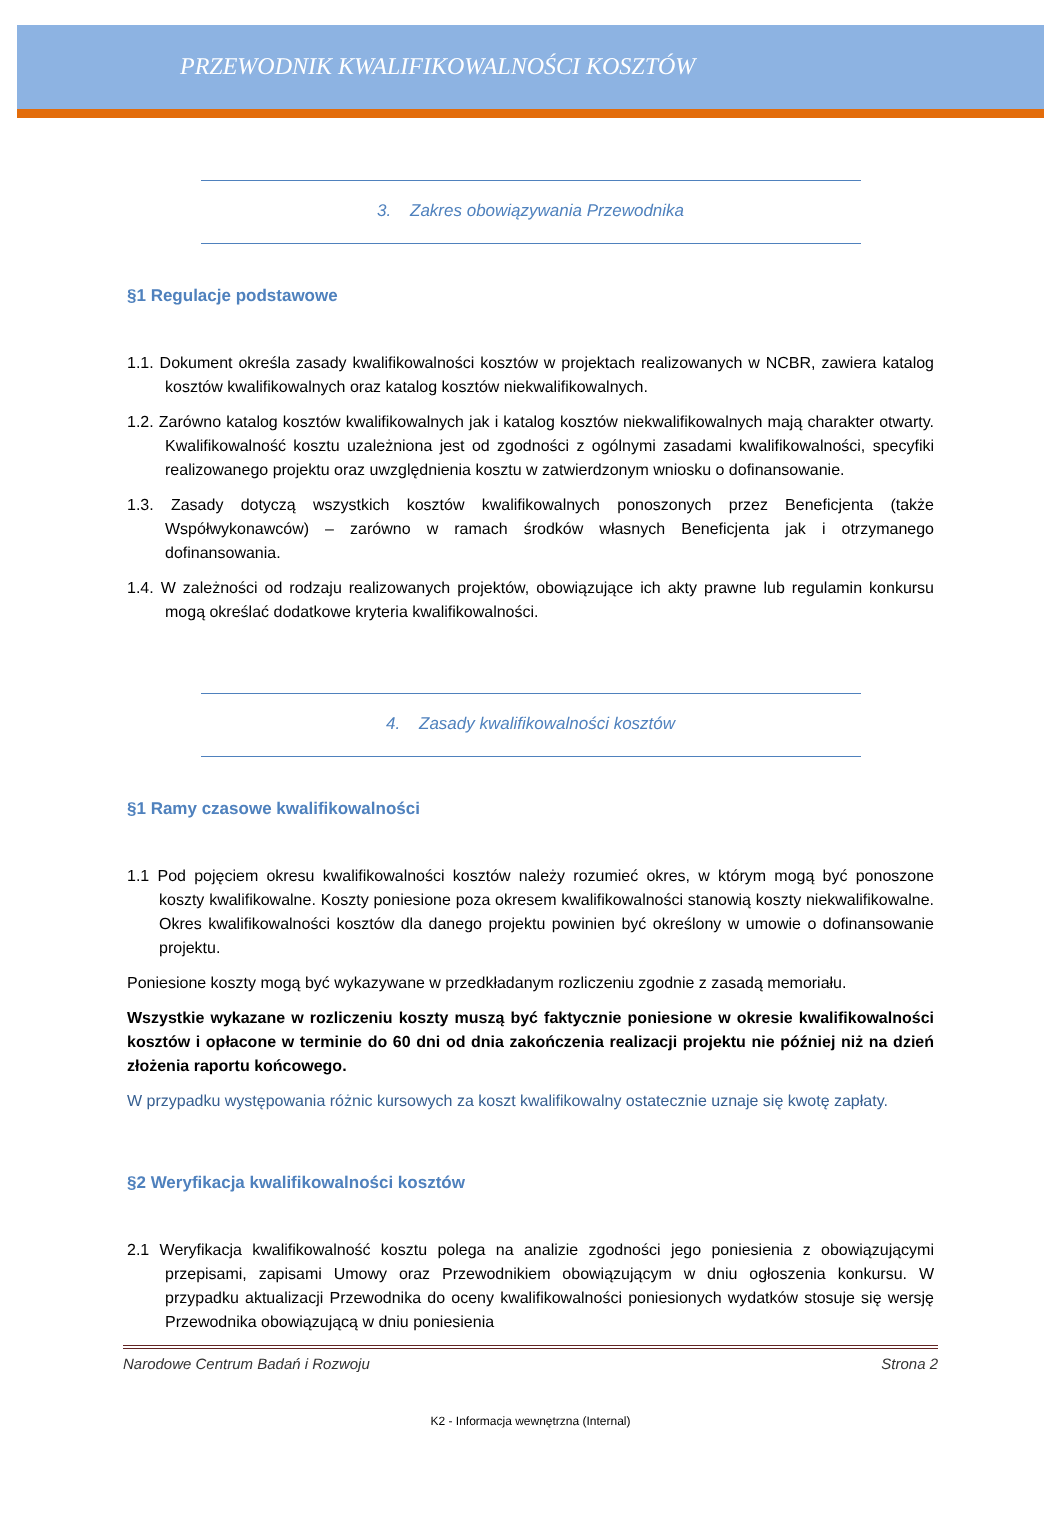PRZEWODNIK KWALIFIKOWALNOŚCI KOSZTÓW
3. Zakres obowiązywania Przewodnika
§1 Regulacje podstawowe
1.1. Dokument określa zasady kwalifikowalności kosztów w projektach realizowanych w NCBR, zawiera katalog kosztów kwalifikowalnych oraz katalog kosztów niekwalifikowalnych.
1.2. Zarówno katalog kosztów kwalifikowalnych jak i katalog kosztów niekwalifikowalnych mają charakter otwarty. Kwalifikowalność kosztu uzależniona jest od zgodności z ogólnymi zasadami kwalifikowalności, specyfiki realizowanego projektu oraz uwzględnienia kosztu w zatwierdzonym wniosku o dofinansowanie.
1.3. Zasady dotyczą wszystkich kosztów kwalifikowalnych ponoszonych przez Beneficjenta (także Współwykonawców) – zarówno w ramach środków własnych Beneficjenta jak i otrzymanego dofinansowania.
1.4. W zależności od rodzaju realizowanych projektów, obowiązujące ich akty prawne lub regulamin konkursu mogą określać dodatkowe kryteria kwalifikowalności.
4. Zasady kwalifikowalności kosztów
§1 Ramy czasowe kwalifikowalności
1.1 Pod pojęciem okresu kwalifikowalności kosztów należy rozumieć okres, w którym mogą być ponoszone koszty kwalifikowalne. Koszty poniesione poza okresem kwalifikowalności stanowią koszty niekwalifikowalne. Okres kwalifikowalności kosztów dla danego projektu powinien być określony w umowie o dofinansowanie projektu.
Poniesione koszty mogą być wykazywane w przedkładanym rozliczeniu zgodnie z zasadą memoriału.
Wszystkie wykazane w rozliczeniu koszty muszą być faktycznie poniesione w okresie kwalifikowalności kosztów i opłacone w terminie do 60 dni od dnia zakończenia realizacji projektu nie później niż na dzień złożenia raportu końcowego.
W przypadku występowania różnic kursowych za koszt kwalifikowalny ostatecznie uznaje się kwotę zapłaty.
§2 Weryfikacja kwalifikowalności kosztów
2.1 Weryfikacja kwalifikowalność kosztu polega na analizie zgodności jego poniesienia z obowiązującymi przepisami, zapisami Umowy oraz Przewodnikiem obowiązującym w dniu ogłoszenia konkursu. W przypadku aktualizacji Przewodnika do oceny kwalifikowalności poniesionych wydatków stosuje się wersję Przewodnika obowiązującą w dniu poniesienia
Narodowe Centrum Badań i Rozwoju Strona 2
K2 - Informacja wewnętrzna (Internal)